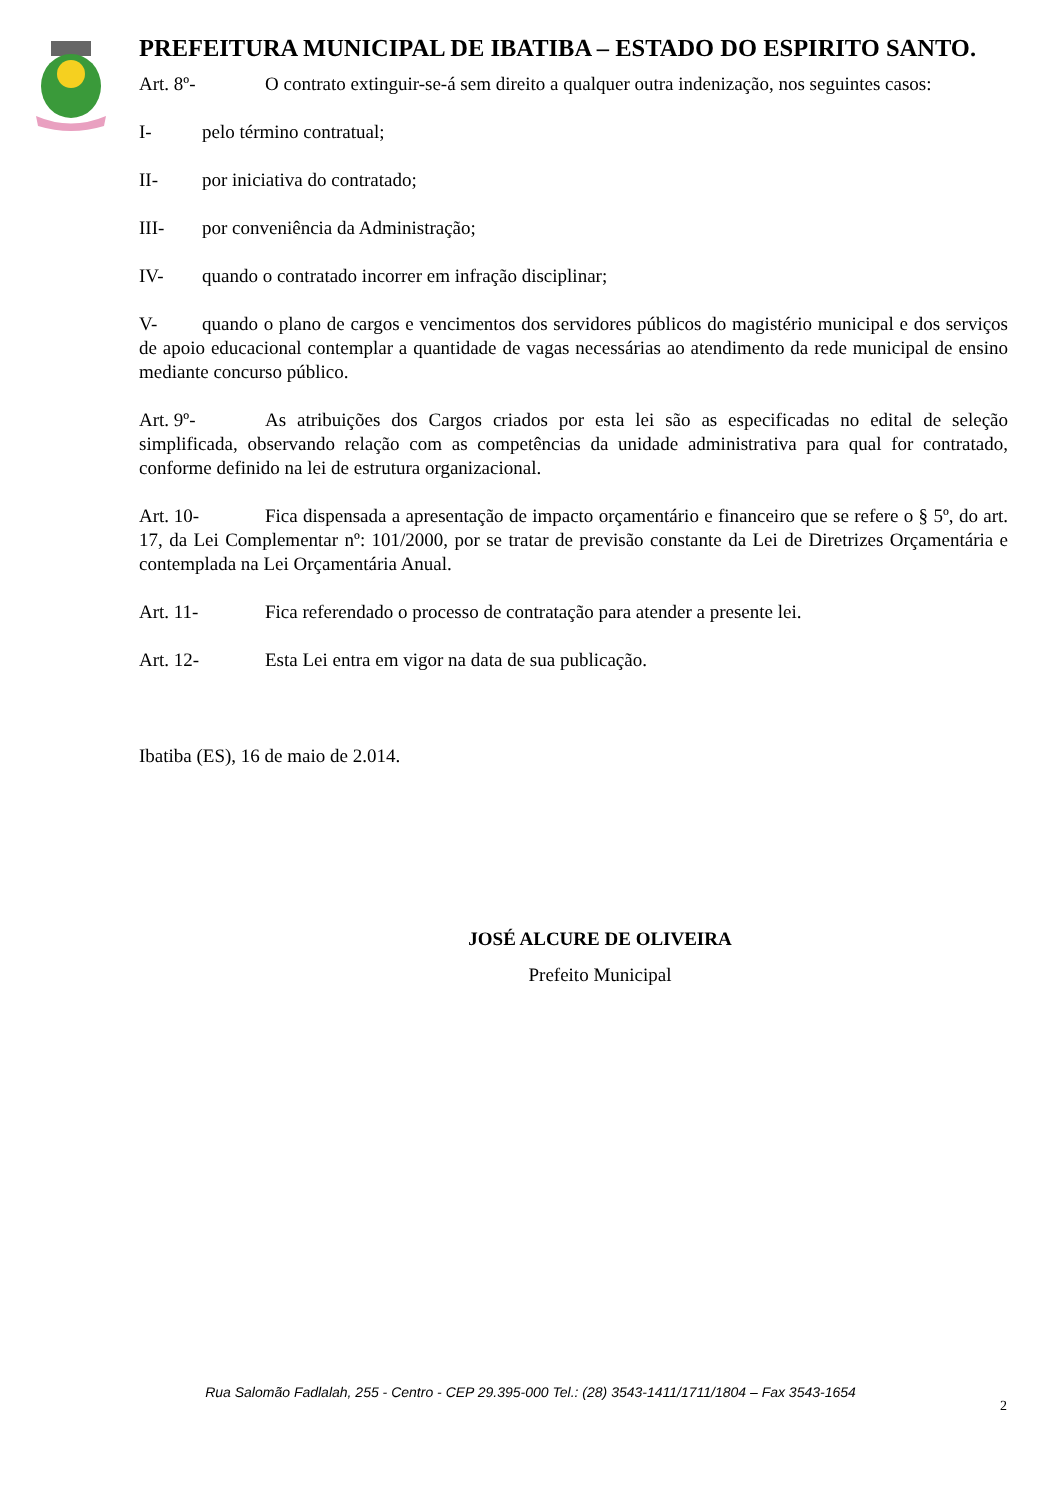PREFEITURA MUNICIPAL DE IBATIBA – ESTADO DO ESPIRITO SANTO.
Art. 8º- O contrato extinguir-se-á sem direito a qualquer outra indenização, nos seguintes casos:
I- pelo término contratual;
II- por iniciativa do contratado;
III- por conveniência da Administração;
IV- quando o contratado incorrer em infração disciplinar;
V- quando o plano de cargos e vencimentos dos servidores públicos do magistério municipal e dos serviços de apoio educacional contemplar a quantidade de vagas necessárias ao atendimento da rede municipal de ensino mediante concurso público.
Art. 9º- As atribuições dos Cargos criados por esta lei são as especificadas no edital de seleção simplificada, observando relação com as competências da unidade administrativa para qual for contratado, conforme definido na lei de estrutura organizacional.
Art. 10- Fica dispensada a apresentação de impacto orçamentário e financeiro que se refere o § 5º, do art. 17, da Lei Complementar nº: 101/2000, por se tratar de previsão constante da Lei de Diretrizes Orçamentária e contemplada na Lei Orçamentária Anual.
Art. 11- Fica referendado o processo de contratação para atender a presente lei.
Art. 12- Esta Lei entra em vigor na data de sua publicação.
Ibatiba (ES), 16 de maio de 2.014.
JOSÉ ALCURE DE OLIVEIRA
Prefeito Municipal
Rua Salomão Fadlalah, 255 - Centro - CEP 29.395-000 Tel.: (28) 3543-1411/1711/1804 – Fax 3543-1654
2